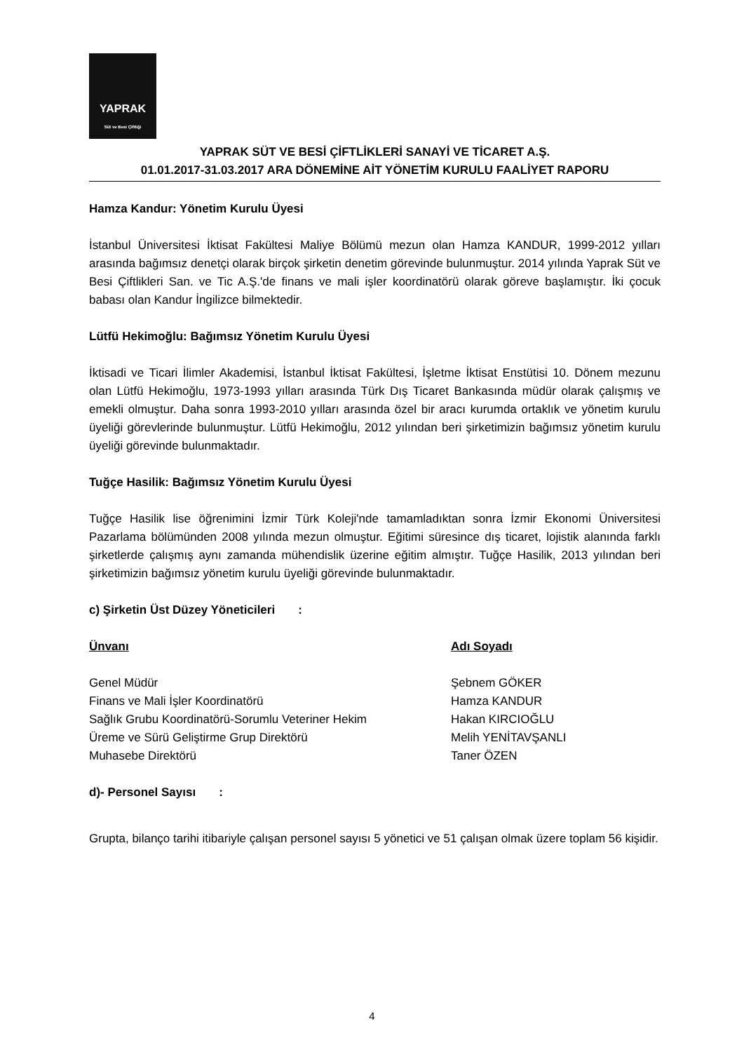YAPRAK
Süt ve Besi Çiftliği
YAPRAK SÜT VE BESİ ÇİFTLİKLERİ SANAYİ VE TİCARET A.Ş.
01.01.2017-31.03.2017 ARA DÖNEMİNE AİT YÖNETİM KURULU FAALİYET RAPORU
Hamza Kandur: Yönetim Kurulu Üyesi
İstanbul Üniversitesi İktisat Fakültesi Maliye Bölümü mezun olan Hamza KANDUR, 1999-2012 yılları arasında bağımsız denetçi olarak birçok şirketin denetim görevinde bulunmuştur. 2014 yılında Yaprak Süt ve Besi Çiftlikleri San. ve Tic A.Ş.'de finans ve mali işler koordinatörü olarak göreve başlamıştır. İki çocuk babası olan Kandur İngilizce bilmektedir.
Lütfü Hekimoğlu: Bağımsız Yönetim Kurulu Üyesi
İktisadi ve Ticari İlimler Akademisi, İstanbul İktisat Fakültesi, İşletme İktisat Enstütisi 10. Dönem mezunu olan Lütfü Hekimoğlu, 1973-1993 yılları arasında Türk Dış Ticaret Bankasında müdür olarak çalışmış ve emekli olmuştur. Daha sonra 1993-2010 yılları arasında özel bir aracı kurumda ortaklık ve yönetim kurulu üyeliği görevlerinde bulunmuştur. Lütfü Hekimoğlu, 2012 yılından beri şirketimizin bağımsız yönetim kurulu üyeliği görevinde bulunmaktadır.
Tuğçe Hasilik: Bağımsız Yönetim Kurulu Üyesi
Tuğçe Hasilik lise öğrenimini İzmir Türk Koleji'nde tamamladıktan sonra İzmir Ekonomi Üniversitesi Pazarlama bölümünden 2008 yılında mezun olmuştur. Eğitimi süresince dış ticaret, lojistik alanında farklı şirketlerde çalışmış aynı zamanda mühendislik üzerine eğitim almıştır. Tuğçe Hasilik, 2013 yılından beri şirketimizin bağımsız yönetim kurulu üyeliği görevinde bulunmaktadır.
c) Şirketin Üst Düzey Yöneticileri :
| Ünvanı | Adı Soyadı |
| --- | --- |
| Genel Müdür | Şebnem GÖKER |
| Finans ve Mali İşler Koordinatörü | Hamza KANDUR |
| Sağlık Grubu Koordinatörü-Sorumlu Veteriner Hekim | Hakan KIRCIOĞLU |
| Üreme ve Sürü Geliştirme Grup Direktörü | Melih YENİTAVŞANLI |
| Muhasebe Direktörü | Taner ÖZEN |
d)- Personel Sayısı :
Grupta, bilanço tarihi itibariyle çalışan personel sayısı 5 yönetici ve 51 çalışan olmak üzere toplam 56 kişidir.
4